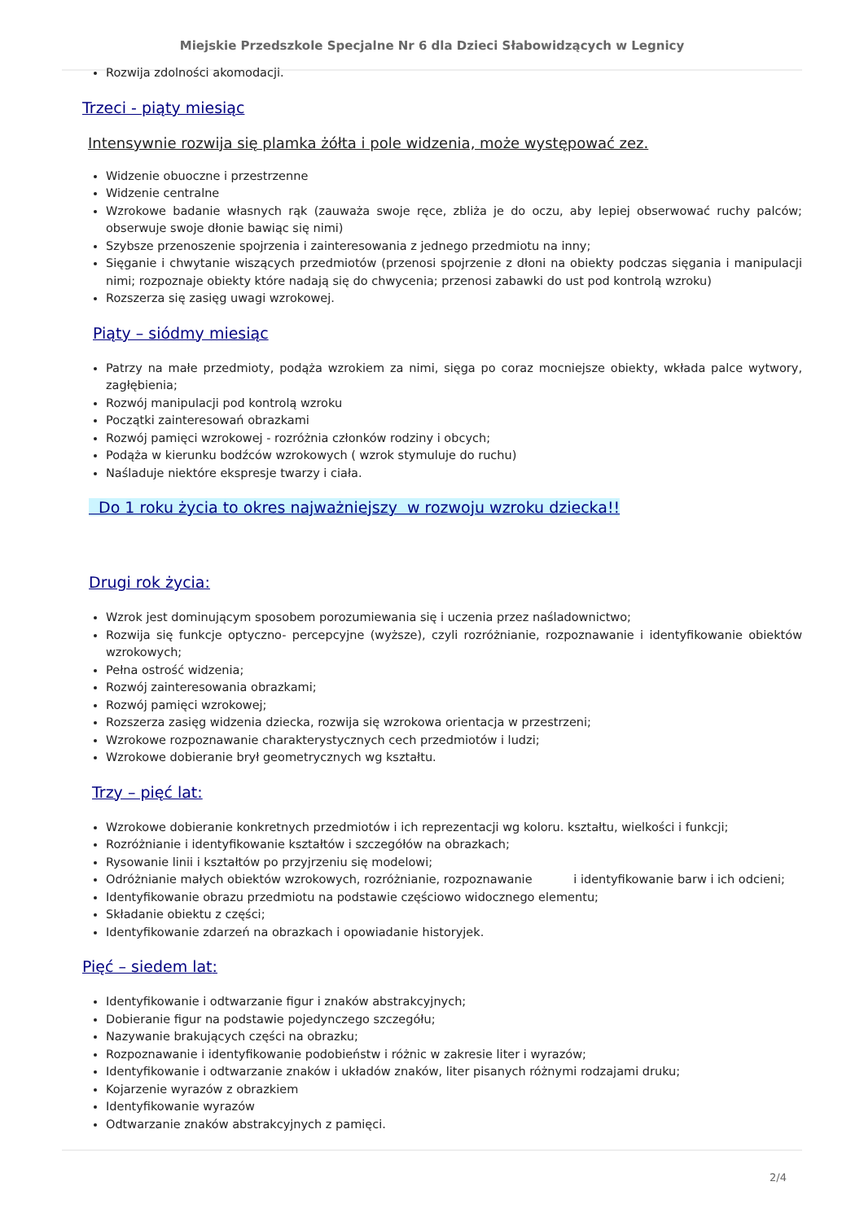Miejskie Przedszkole Specjalne Nr 6 dla Dzieci Słabowidzących w Legnicy
Rozwija zdolności akomodacji.
Trzeci - piąty miesiąc
Intensywnie rozwija się plamka żółta i pole widzenia, może występować zez.
Widzenie obuoczne i przestrzenne
Widzenie centralne
Wzrokowe badanie własnych rąk (zauważa swoje ręce, zbliża je do oczu, aby lepiej obserwować ruchy palców; obserwuje swoje dłonie bawiąc się nimi)
Szybsze przenoszenie spojrzenia i zainteresowania z jednego przedmiotu na inny;
Sięganie i chwytanie wiszących przedmiotów (przenosi spojrzenie z dłoni na obiekty podczas sięgania i manipulacji nimi; rozpoznaje obiekty które nadają się do chwycenia; przenosi zabawki do ust pod kontrolą wzroku)
Rozszerza się zasięg uwagi wzrokowej.
Piąty – siódmy miesiąc
Patrzy na małe przedmioty, podąża wzrokiem za nimi, sięga po coraz mocniejsze obiekty, wkłada palce wytwory, zagłębienia;
Rozwój manipulacji pod kontrolą wzroku
Początki zainteresowań obrazkami
Rozwój pamięci wzrokowej - rozróżnia członków rodziny i obcych;
Podąża w kierunku bodźców wzrokowych ( wzrok stymuluje do ruchu)
Naśladuje niektóre ekspresje twarzy i ciała.
Do 1 roku życia to okres najważniejszy w rozwoju wzroku dziecka!!
Drugi rok życia:
Wzrok jest dominującym sposobem porozumiewania się i uczenia przez naśladownictwo;
Rozwija się funkcje optyczno- percepcyjne (wyższe), czyli rozróżnianie, rozpoznawanie i identyfikowanie obiektów wzrokowych;
Pełna ostrość widzenia;
Rozwój zainteresowania obrazkami;
Rozwój pamięci wzrokowej;
Rozszerza zasięg widzenia dziecka, rozwija się wzrokowa orientacja w przestrzeni;
Wzrokowe rozpoznawanie charakterystycznych cech przedmiotów i ludzi;
Wzrokowe dobieranie brył geometrycznych wg kształtu.
Trzy – pięć lat:
Wzrokowe dobieranie konkretnych przedmiotów i ich reprezentacji wg koloru. kształtu, wielkości i funkcji;
Rozróżnianie i identyfikowanie kształtów i szczegółów na obrazkach;
Rysowanie linii i kształtów po przyjrzeniu się modelowi;
Odróżnianie małych obiektów wzrokowych, rozróżnianie, rozpoznawanie i identyfikowanie barw i ich odcieni;
Identyfikowanie obrazu przedmiotu na podstawie częściowo widocznego elementu;
Składanie obiektu z części;
Identyfikowanie zdarzeń na obrazkach i opowiadanie historyjek.
Pięć – siedem lat:
Identyfikowanie i odtwarzanie figur i znaków abstrakcyjnych;
Dobieranie figur na podstawie pojedynczego szczegółu;
Nazywanie brakujących części na obrazku;
Rozpoznawanie i identyfikowanie podobieństw i różnic w zakresie liter i wyrazów;
Identyfikowanie i odtwarzanie znaków i układów znaków, liter pisanych różnymi rodzajami druku;
Kojarzenie wyrazów z obrazkiem
Identyfikowanie wyrazów
Odtwarzanie znaków abstrakcyjnych z pamięci.
2/4